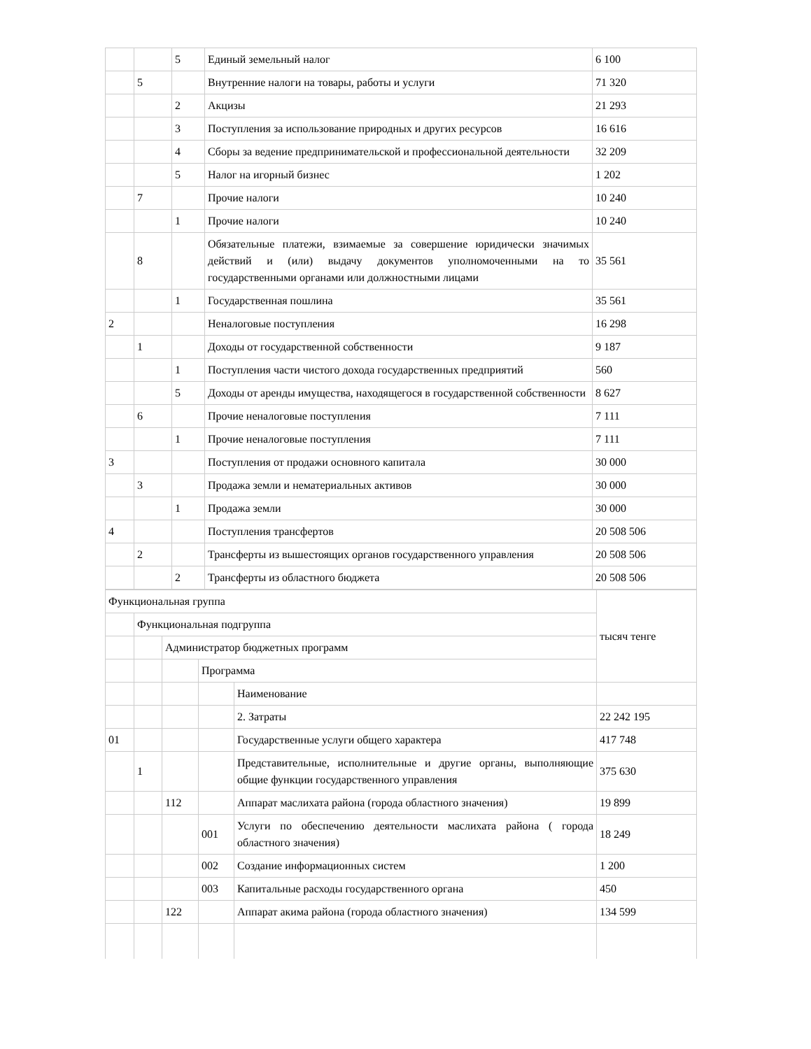| | | 5 | Единый земельный налог | 6 100 |
| | 5 | | Внутренние налоги на товары, работы и услуги | 71 320 |
| | | 2 | Акцизы | 21 293 |
| | | 3 | Поступления за использование природных и других ресурсов | 16 616 |
| | | 4 | Сборы за ведение предпринимательской и профессиональной деятельности | 32 209 |
| | | 5 | Налог на игорный бизнес | 1 202 |
| | 7 | | Прочие налоги | 10 240 |
| | | 1 | Прочие налоги | 10 240 |
| | 8 | | Обязательные платежи, взимаемые за совершение юридически значимых действий и (или) выдачу документов уполномоченными на то государственными органами или должностными лицами | 35 561 |
| | | 1 | Государственная пошлина | 35 561 |
| 2 | | | Неналоговые поступления | 16 298 |
| | 1 | | Доходы от государственной собственности | 9 187 |
| | | 1 | Поступления части чистого дохода государственных предприятий | 560 |
| | | 5 | Доходы от аренды имущества, находящегося в государственной собственности | 8 627 |
| | 6 | | Прочие неналоговые поступления | 7 111 |
| | | 1 | Прочие неналоговые поступления | 7 111 |
| 3 | | | Поступления от продажи основного капитала | 30 000 |
| | 3 | | Продажа земли и нематериальных активов | 30 000 |
| | | 1 | Продажа земли | 30 000 |
| 4 | | | Поступления трансфертов | 20 508 506 |
| | 2 | | Трансферты из вышестоящих органов государственного управления | 20 508 506 |
| | | 2 | Трансферты из областного бюджета | 20 508 506 |
| Функциональная группа | | | | | тысяч тенге |
| | Функциональная подгруппа | | | | |
| | | Администратор бюджетных программ | | | |
| | | | Программа | | |
| | | | | Наименование | |
| | | | | 2. Затраты | 22 242 195 |
| 01 | | | | Государственные услуги общего характера | 417 748 |
| | 1 | | | Представительные, исполнительные и другие органы, выполняющие общие функции государственного управления | 375 630 |
| | | 112 | | Аппарат маслихата района (города областного значения) | 19 899 |
| | | | 001 | Услуги по обеспечению деятельности маслихата района ( города областного значения) | 18 249 |
| | | | 002 | Создание информационных систем | 1 200 |
| | | | 003 | Капитальные расходы государственного органа | 450 |
| | | 122 | | Аппарат акима района (города областного значения) | 134 599 |